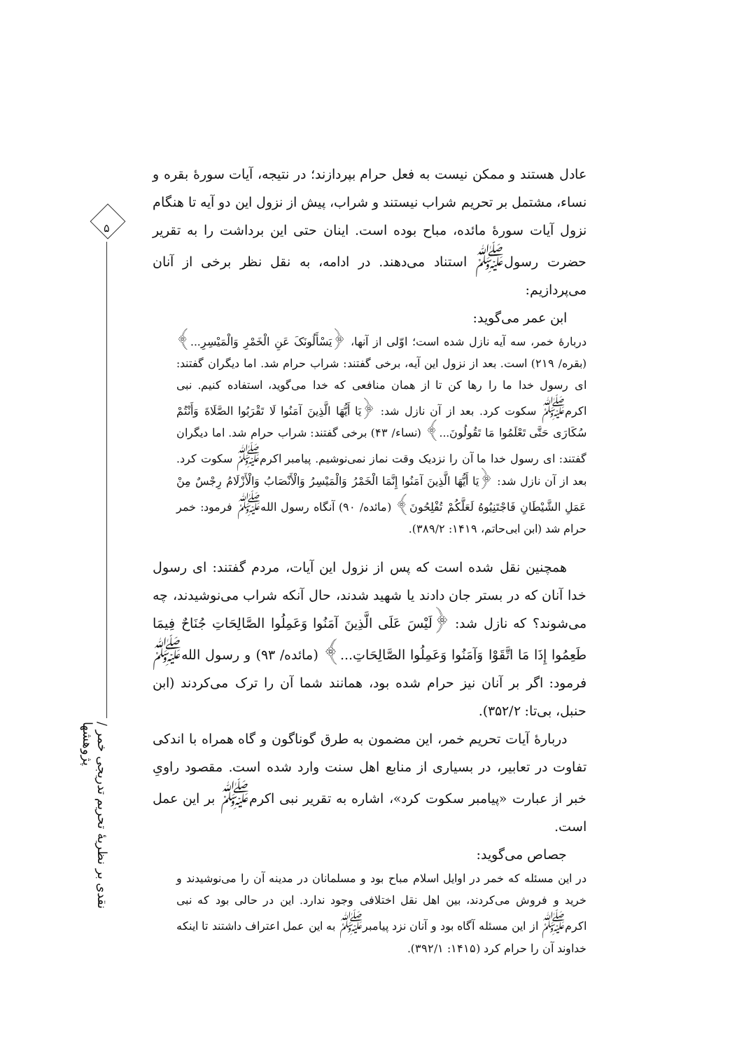۵
نقدی بر نظریهٔ تحریم تدریجی خمر / پژوهشها
عادل هستند و ممکن نیست به فعل حرام بپردازند؛ در نتیجه، آیات سورهٔ بقره و نساء، مشتمل بر تحریم شراب نیستند و شراب، پیش از نزول این دو آیه تا هنگام نزول آیات سورهٔ مائده، مباح بوده است. اینان حتی این برداشت را به تقریر حضرت رسول<sup>ﷺ</sup> استناد می‌دهند. در ادامه، به نقل نظر برخی از آنان می‌پردازیم:
ابن عمر می‌گوید:
دربارهٔ خمر، سه آیه نازل شده است؛ اوّلی از آنها، ﴿یَسْأَلُونَکَ عَنِ الْخَمْرِ وَالْمَیْسِرِ...﴾ (بقره/ ۲۱۹) است. بعد از نزول این آیه، برخی گفتند: شراب حرام شد. اما دیگران گفتند: ای رسول خدا ما را رها کن تا از همان منافعی که خدا می‌گوید، استفاده کنیم. نبی اکرم<sup>ﷺ</sup> سکوت کرد. بعد از آن نازل شد: ﴿یَا أَیُّهَا الَّذِینَ آمَنُوا لَا تَقْرَبُوا الصَّلَاةَ وَأَنْتُمْ سُکَارَى حَتَّى تَعْلَمُوا مَا تَقُولُونَ...﴾ (نساء/ ۴۳) برخی گفتند: شراب حرام شد. اما دیگران گفتند: ای رسول خدا ما آن را نزدیک وقت نماز نمی‌نوشیم. پیامبر اکرم<sup>ﷺ</sup> سکوت کرد. بعد از آن نازل شد: ﴿یَا أَیُّهَا الَّذِینَ آمَنُوا إِنَّمَا الْخَمْرُ وَالْمَیْسِرُ وَالْأَنْصَابُ وَالْأَزْلَامُ رِجْسٌ مِنْ عَمَلِ الشَّیْطَانِ فَاجْتَنِبُوهُ لَعَلَّکُمْ تُفْلِحُونَ﴾ (مائده/ ۹۰) آنگاه رسول الله<sup>ﷺ</sup> فرمود: خمر حرام شد (ابن ابی‌حاتم، ۱۴۱۹: ۳۸۹/۲).
همچنین نقل شده است که پس از نزول این آیات، مردم گفتند: ای رسول خدا آنان که در بستر جان دادند یا شهید شدند، حال آنکه شراب می‌نوشیدند، چه می‌شوند؟ که نازل شد: ﴿لَیْسَ عَلَى الَّذِینَ آمَنُوا وَعَمِلُوا الصَّالِحَاتِ جُنَاحٌ فِیمَا طَعِمُوا إِذَا مَا اتَّقَوْا وَآمَنُوا وَعَمِلُوا الصَّالِحَاتِ...﴾ (مائده/ ۹۳) و رسول الله<sup>ﷺ</sup> فرمود: اگر بر آنان نیز حرام شده بود، همانند شما آن را ترک می‌کردند (ابن حنبل، بی‌تا: ۳۵۲/۲).
دربارهٔ آیات تحریم خمر، این مضمون به طرق گوناگون و گاه همراه با اندکی تفاوت در تعابیر، در بسیاری از منابع اهل سنت وارد شده است. مقصود راویِ خبر از عبارت «پیامبر سکوت کرد»، اشاره به تقریر نبی اکرم<sup>ﷺ</sup> بر این عمل است.
جصاص می‌گوید:
در این مسئله که خمر در اوایل اسلام مباح بود و مسلمانان در مدینه آن را می‌نوشیدند و خرید و فروش می‌کردند، بین اهل نقل اختلافی وجود ندارد. این در حالی بود که نبی اکرم<sup>ﷺ</sup> از این مسئله آگاه بود و آنان نزد پیامبر<sup>ﷺ</sup> به این عمل اعتراف داشتند تا اینکه خداوند آن را حرام کرد (۱۴۱۵: ۳۹۲/۱).